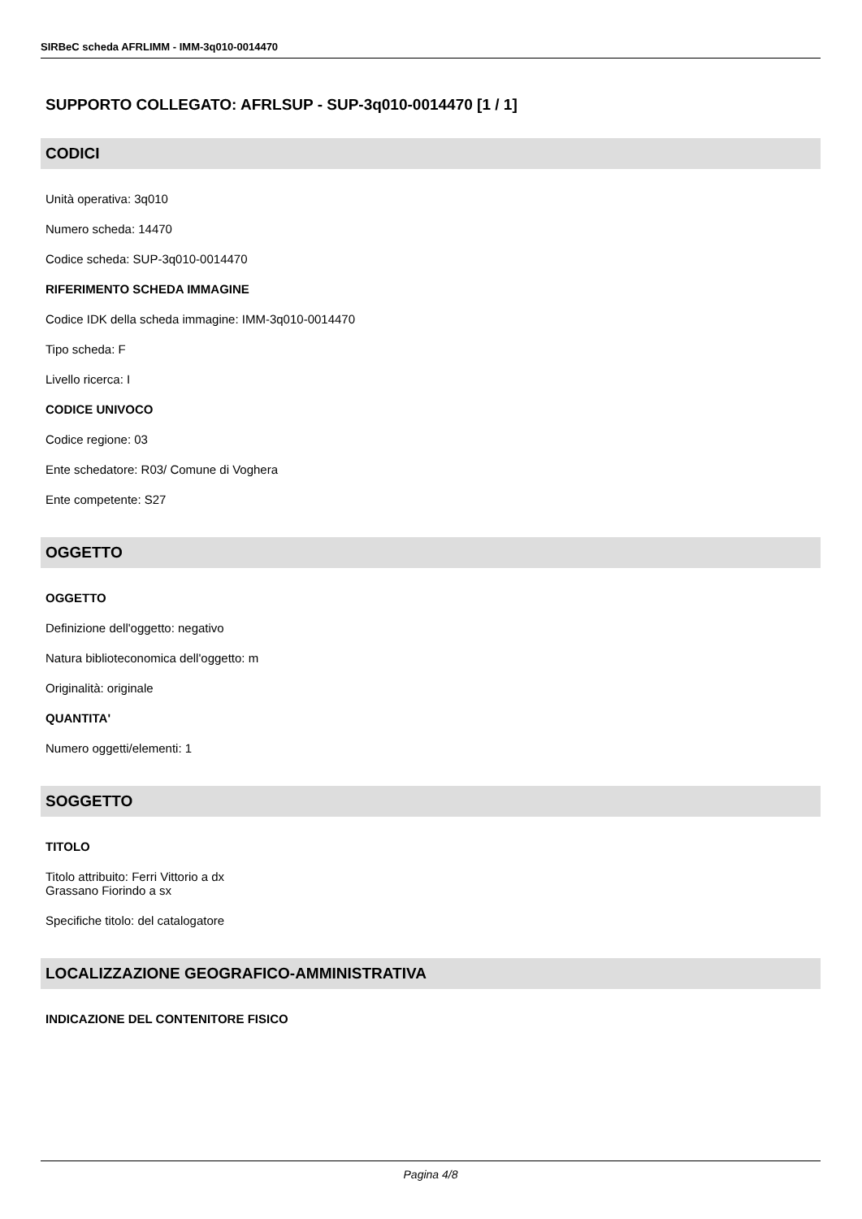SIRBeC scheda AFRLIMM - IMM-3q010-0014470
SUPPORTO COLLEGATO: AFRLSUP - SUP-3q010-0014470 [1 / 1]
CODICI
Unità operativa: 3q010
Numero scheda: 14470
Codice scheda: SUP-3q010-0014470
RIFERIMENTO SCHEDA IMMAGINE
Codice IDK della scheda immagine: IMM-3q010-0014470
Tipo scheda: F
Livello ricerca: I
CODICE UNIVOCO
Codice regione: 03
Ente schedatore: R03/ Comune di Voghera
Ente competente: S27
OGGETTO
OGGETTO
Definizione dell'oggetto: negativo
Natura biblioteconomica dell'oggetto: m
Originalità: originale
QUANTITA'
Numero oggetti/elementi: 1
SOGGETTO
TITOLO
Titolo attribuito: Ferri Vittorio a dx
Grassano Fiorindo a sx
Specifiche titolo: del catalogatore
LOCALIZZAZIONE GEOGRAFICO-AMMINISTRATIVA
INDICAZIONE DEL CONTENITORE FISICO
Pagina 4/8